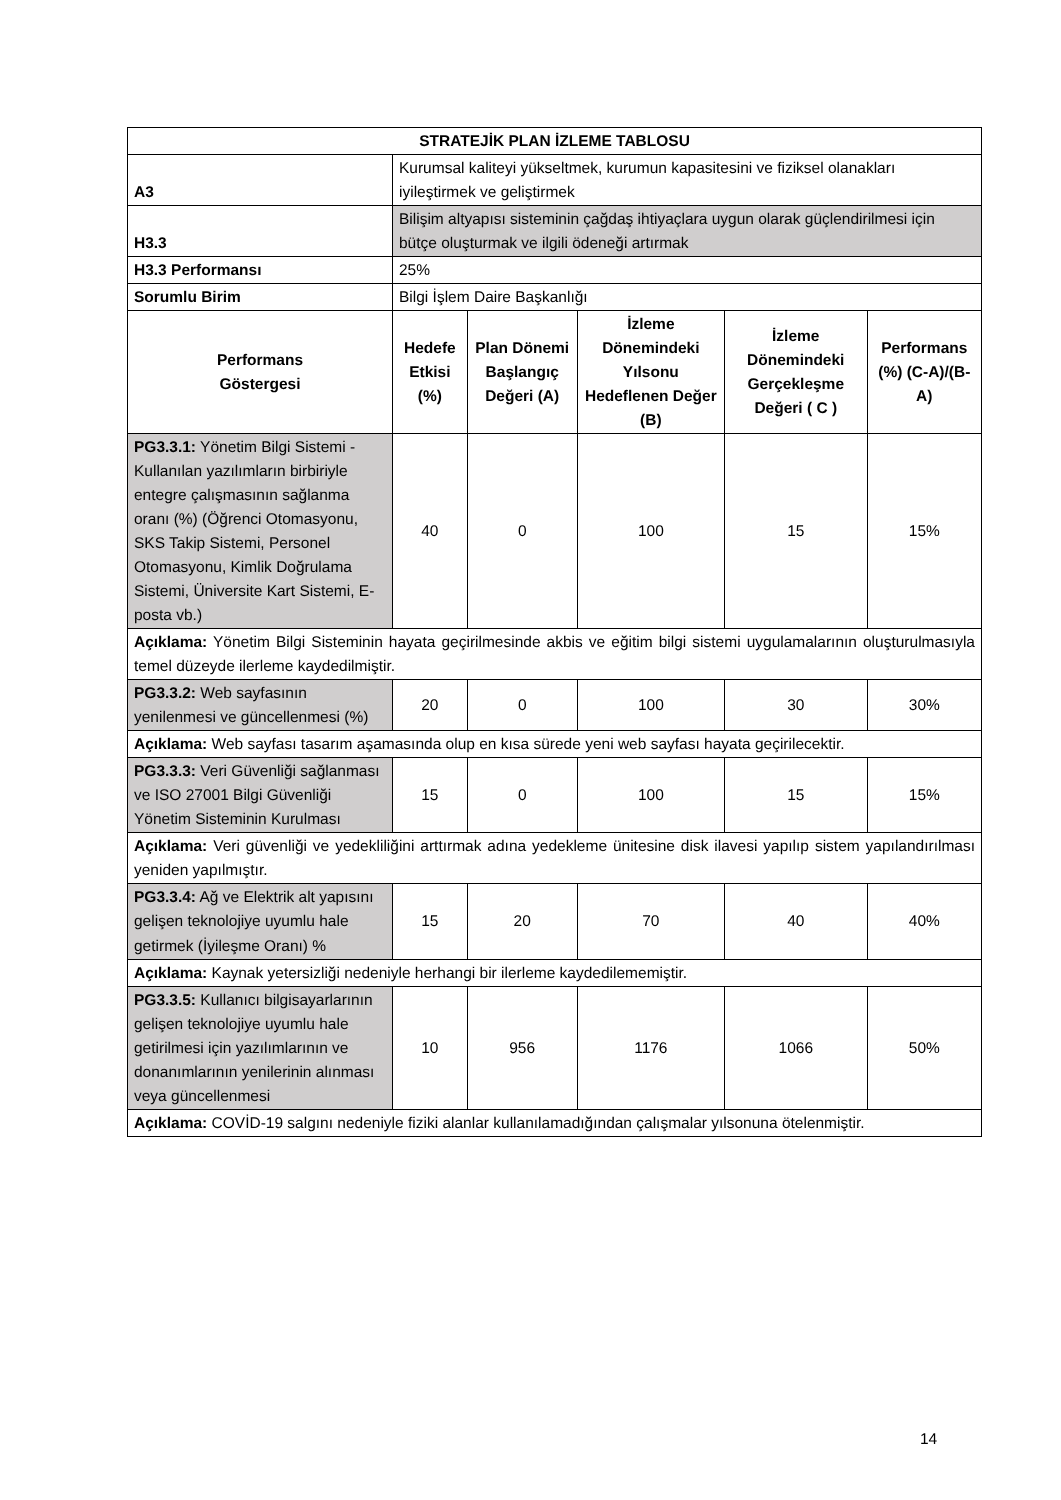| STRATEJİK PLAN İZLEME TABLOSU | | | | | |
| --- | --- | --- | --- | --- | --- |
| A3 | Kurumsal kaliteyi yükseltmek, kurumun kapasitesini ve fiziksel olanakları iyileştirmek ve geliştirmek | | | | |
| H3.3 | Bilişim altyapısı sisteminin çağdaş ihtiyaçlara uygun olarak güçlendirilmesi için bütçe oluşturmak ve ilgili ödeneği artırmak | | | | |
| H3.3 Performansı | 25% | | | | |
| Sorumlu Birim | Bilgi İşlem Daire Başkanlığı | | | | |
| Performans Göstergesi | Hedefe Etkisi (%) | Plan Dönemi Başlangıç Değeri (A) | İzleme Dönemindeki Yılsonu Hedeflenen Değer (B) | İzleme Dönemindeki Gerçekleşme Değeri ( C ) | Performans (%) (C-A)/(B-A) |
| PG3.3.1: Yönetim Bilgi Sistemi - Kullanılan yazılımların birbiriyle entegre çalışmasının sağlanma oranı (%) (Öğrenci Otomasyonu, SKS Takip Sistemi, Personel Otomasyonu, Kimlik Doğrulama Sistemi, Üniversite Kart Sistemi, E-posta vb.) | 40 | 0 | 100 | 15 | 15% |
| Açıklama: Yönetim Bilgi Sisteminin hayata geçirilmesinde akbis ve eğitim bilgi sistemi uygulamalarının oluşturulmasıyla temel düzeyde ilerleme kaydedilmiştir. | | | | | |
| PG3.3.2: Web sayfasının yenilenmesi ve güncellenmesi (%) | 20 | 0 | 100 | 30 | 30% |
| Açıklama: Web sayfası tasarım aşamasında olup en kısa sürede yeni web sayfası hayata geçirilecektir. | | | | | |
| PG3.3.3: Veri Güvenliği sağlanması ve ISO 27001 Bilgi Güvenliği Yönetim Sisteminin Kurulması | 15 | 0 | 100 | 15 | 15% |
| Açıklama: Veri güvenliği ve yedekliliğini arttırmak adına yedekleme ünitesine disk ilavesi yapılıp sistem yapılandırılması yeniden yapılmıştır. | | | | | |
| PG3.3.4: Ağ ve Elektrik alt yapısını gelişen teknolojiye uyumlu hale getirmek (İyileşme Oranı) % | 15 | 20 | 70 | 40 | 40% |
| Açıklama: Kaynak yetersizliği nedeniyle herhangi bir ilerleme kaydedilememiştir. | | | | | |
| PG3.3.5: Kullanıcı bilgisayarlarının gelişen teknolojiye uyumlu hale getirilmesi için yazılımlarının ve donanımlarının yenilerinin alınması veya güncellenmesi | 10 | 956 | 1176 | 1066 | 50% |
| Açıklama: COVİD-19 salgını nedeniyle fiziki alanlar kullanılamadığından çalışmalar yılsonuna ötelenmiştir. | | | | | |
14